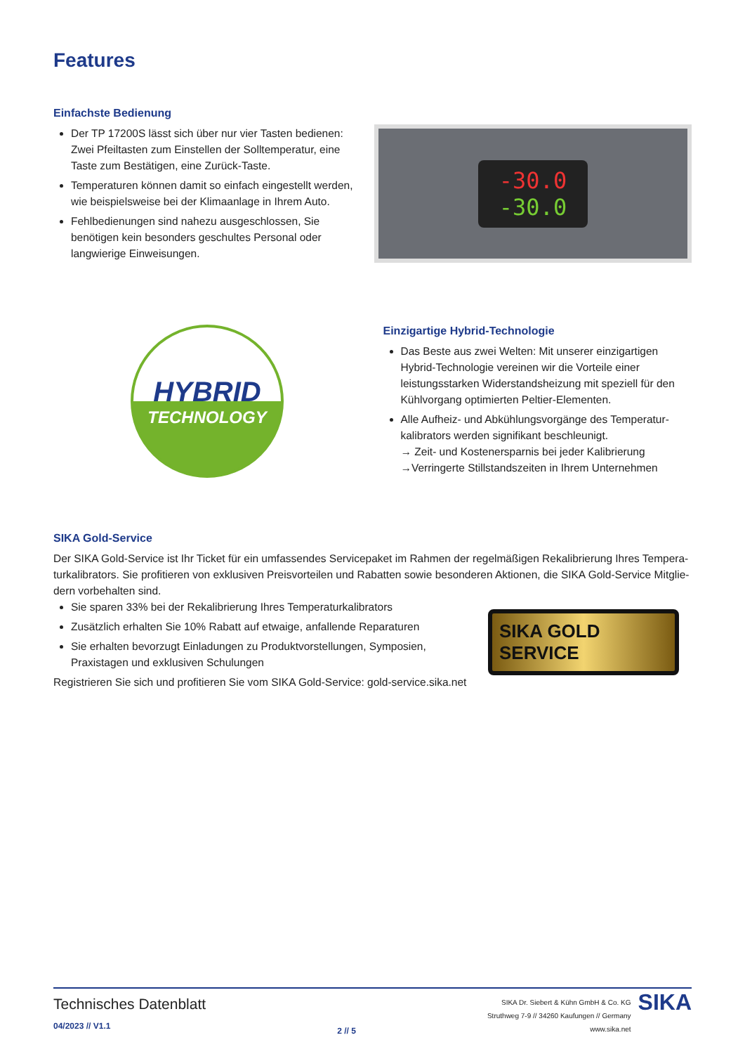Features
Einfachste Bedienung
Der TP 17200S lässt sich über nur vier Tasten bedienen: Zwei Pfeiltasten zum Einstellen der Solltemperatur, eine Taste zum Bestätigen, eine Zurück-Taste.
Temperaturen können damit so einfach eingestellt werden, wie beispielsweise bei der Klimaanlage in Ihrem Auto.
Fehlbedienungen sind nahezu ausgeschlossen, Sie benötigen kein besonders geschultes Personal oder langwierige Einweisungen.
-30.0
-30.0
HYBRID
TECHNOLOGY
Einzigartige Hybrid-Technologie
Das Beste aus zwei Welten: Mit unserer einzigartigen Hybrid-Technologie vereinen wir die Vorteile einer leistungsstarken Widerstandsheizung mit speziell für den Kühlvorgang optimierten Peltier-Elementen.
Alle Aufheiz- und Abkühlungsvorgänge des Temperatur-kalibrators werden signifikant beschleunigt.
→ Zeit- und Kostenersparnis bei jeder Kalibrierung
→Verringerte Stillstandszeiten in Ihrem Unternehmen
SIKA Gold-Service
Der SIKA Gold-Service ist Ihr Ticket für ein umfassendes Servicepaket im Rahmen der regelmäßigen Rekalibrierung Ihres Tempera-turkalibrators. Sie profitieren von exklusiven Preisvorteilen und Rabatten sowie besonderen Aktionen, die SIKA Gold-Service Mitglie-dern vorbehalten sind.
Sie sparen 33% bei der Rekalibrierung Ihres Temperaturkalibrators
Zusätzlich erhalten Sie 10% Rabatt auf etwaige, anfallende Reparaturen
Sie erhalten bevorzugt Einladungen zu Produktvorstellungen, Symposien, Praxistagen und exklusiven Schulungen
Registrieren Sie sich und profitieren Sie vom SIKA Gold-Service: gold-service.sika.net
SIKA GOLD SERVICE
Technisches Datenblatt
04/2023 // V1.1
2 // 5
SIKA Dr. Siebert & Kühn GmbH & Co. KG
Struthweg 7-9 // 34260 Kaufungen // Germany
www.sika.net
SIKA